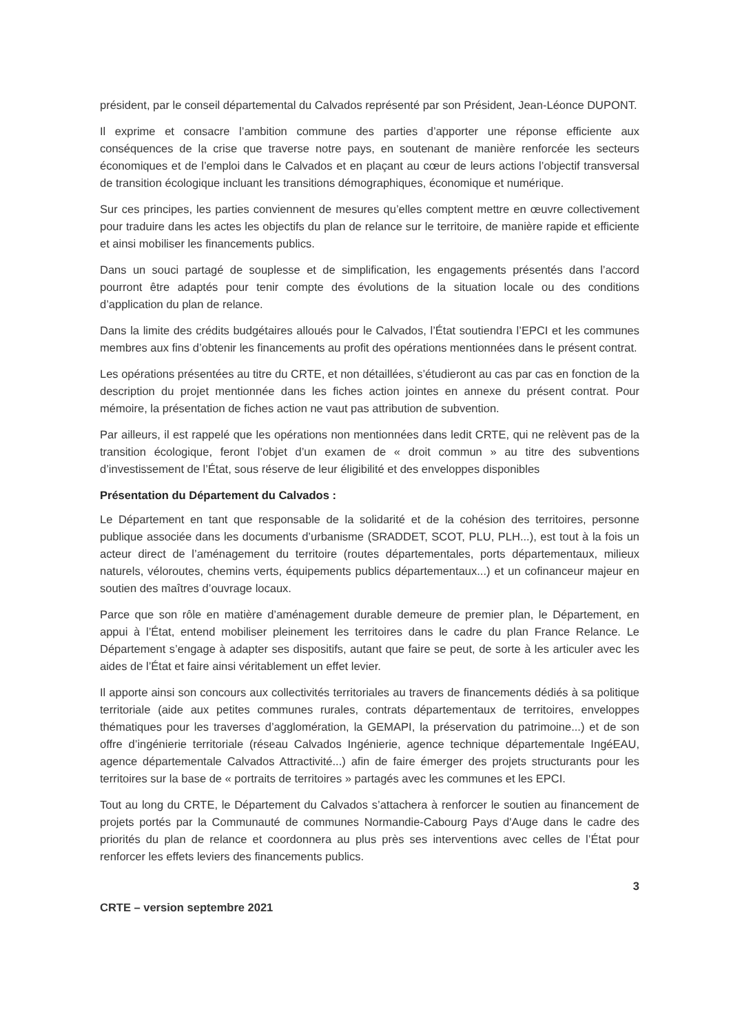président, par le conseil départemental du Calvados représenté par son Président, Jean-Léonce DUPONT.
Il exprime et consacre l’ambition commune des parties d’apporter une réponse efficiente aux conséquences de la crise que traverse notre pays, en soutenant de manière renforcée les secteurs économiques et de l’emploi dans le Calvados et en plaçant au cœur de leurs actions l’objectif transversal de transition écologique incluant les transitions démographiques, économique et numérique.
Sur ces principes, les parties conviennent de mesures qu’elles comptent mettre en œuvre collectivement pour traduire dans les actes les objectifs du plan de relance sur le territoire, de manière rapide et efficiente et ainsi mobiliser les financements publics.
Dans un souci partagé de souplesse et de simplification, les engagements présentés dans l’accord pourront être adaptés pour tenir compte des évolutions de la situation locale ou des conditions d’application du plan de relance.
Dans la limite des crédits budgétaires alloués pour le Calvados, l’État soutiendra l’EPCI et les communes membres aux fins d’obtenir les financements au profit des opérations mentionnées dans le présent contrat.
Les opérations présentées au titre du CRTE, et non détaillées, s’étudieront au cas par cas en fonction de la description du projet mentionnée dans les fiches action jointes en annexe du présent contrat. Pour mémoire, la présentation de fiches action ne vaut pas attribution de subvention.
Par ailleurs, il est rappelé que les opérations non mentionnées dans ledit CRTE, qui ne relèvent pas de la transition écologique, feront l’objet d’un examen de « droit commun » au titre des subventions d’investissement de l’État, sous réserve de leur éligibilité et des enveloppes disponibles
Présentation du Département du Calvados :
Le Département en tant que responsable de la solidarité et de la cohésion des territoires, personne publique associée dans les documents d’urbanisme (SRADDET, SCOT, PLU, PLH...), est tout à la fois un acteur direct de l’aménagement du territoire (routes départementales, ports départementaux, milieux naturels, véloroutes, chemins verts, équipements publics départementaux...) et un cofinanceur majeur en soutien des maîtres d’ouvrage locaux.
Parce que son rôle en matière d’aménagement durable demeure de premier plan, le Département, en appui à l’État, entend mobiliser pleinement les territoires dans le cadre du plan France Relance. Le Département s’engage à adapter ses dispositifs, autant que faire se peut, de sorte à les articuler avec les aides de l’État et faire ainsi véritablement un effet levier.
Il apporte ainsi son concours aux collectivités territoriales au travers de financements dédiés à sa politique territoriale (aide aux petites communes rurales, contrats départementaux de territoires, enveloppes thématiques pour les traverses d’agglomération, la GEMAPI, la préservation du patrimoine...) et de son offre d’ingénierie territoriale (réseau Calvados Ingénierie, agence technique départementale IngéEAU, agence départementale Calvados Attractivité...) afin de faire émerger des projets structurants pour les territoires sur la base de « portraits de territoires » partagés avec les communes et les EPCI.
Tout au long du CRTE, le Département du Calvados s’attachera à renforcer le soutien au financement de projets portés par la Communauté de communes Normandie-Cabourg Pays d'Auge dans le cadre des priorités du plan de relance et coordonnera au plus près ses interventions avec celles de l’État pour renforcer les effets leviers des financements publics.
3
CRTE – version septembre 2021